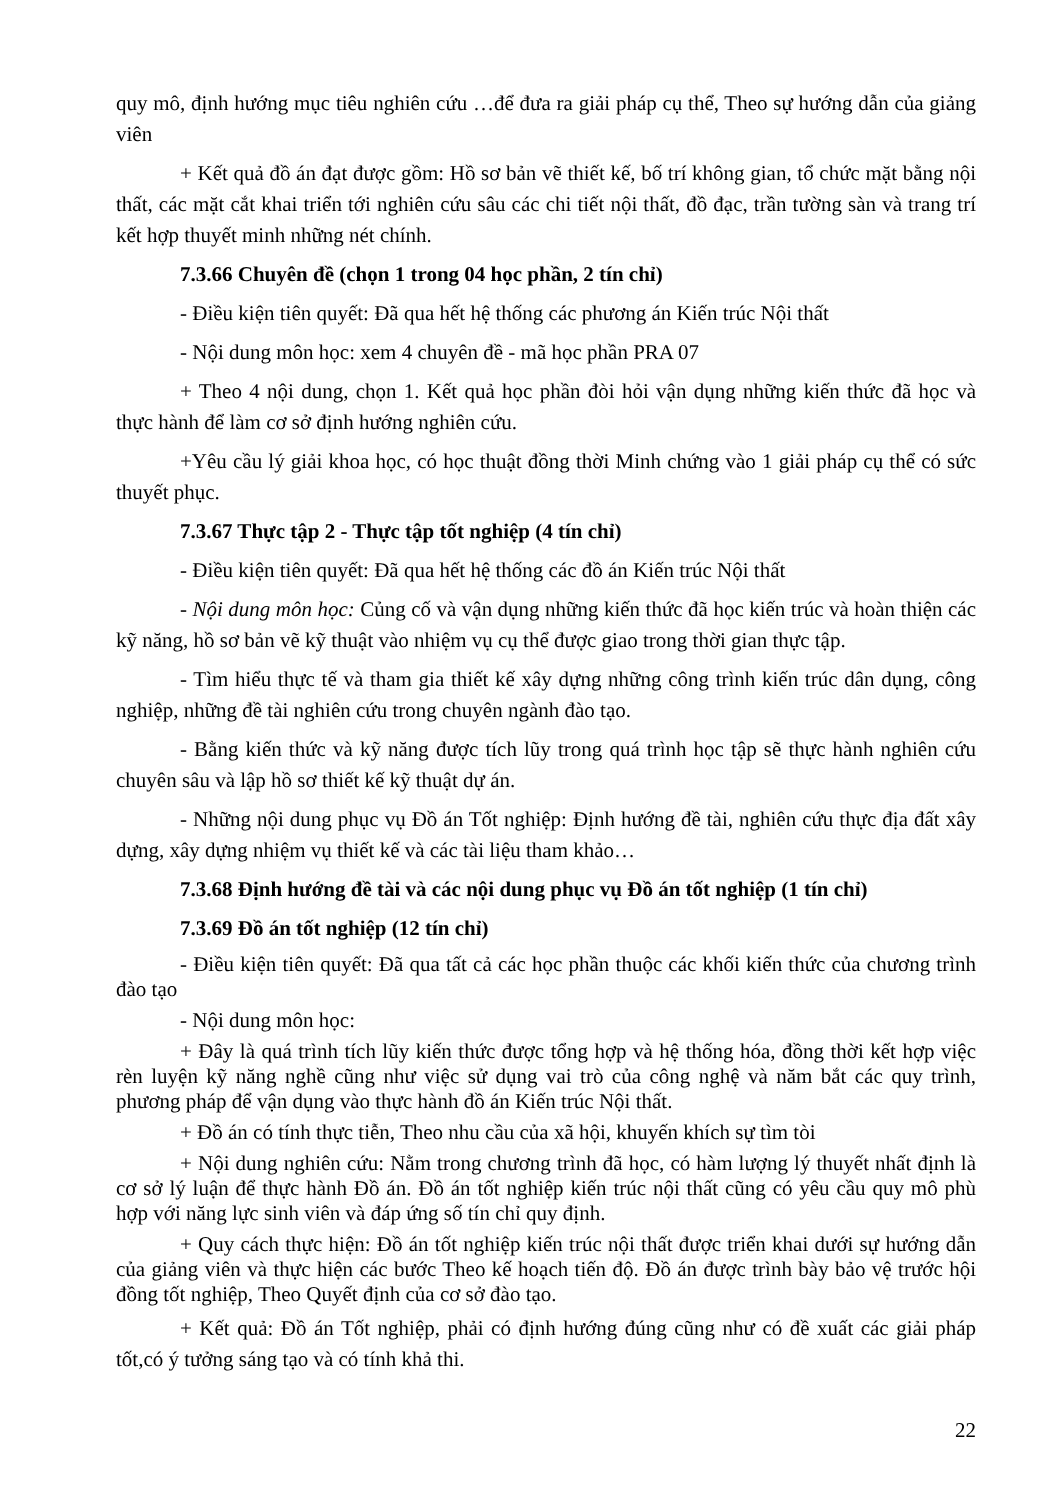quy mô, định hướng mục tiêu nghiên cứu …để đưa ra giải pháp cụ thể, Theo sự hướng dẫn của giảng viên
+ Kết quả đồ án đạt được gồm: Hồ sơ bản vẽ thiết kế, bố trí không gian, tổ chức mặt bằng nội thất, các mặt cắt khai triển tới nghiên cứu sâu các chi tiết nội thất, đồ đạc, trần tường sàn và trang trí kết hợp thuyết minh những nét chính.
7.3.66 Chuyên đề (chọn 1 trong 04 học phần, 2 tín chỉ)
- Điều kiện tiên quyết: Đã qua hết hệ thống các phương án Kiến trúc Nội thất
- Nội dung môn học: xem 4 chuyên đề - mã học phần PRA 07
+ Theo 4 nội dung, chọn 1. Kết quả học phần đòi hỏi vận dụng những kiến thức đã học và thực hành để làm cơ sở định hướng nghiên cứu.
+Yêu cầu lý giải khoa học, có học thuật đồng thời Minh chứng vào 1 giải pháp cụ thể có sức thuyết phục.
7.3.67 Thực tập 2 - Thực tập tốt nghiệp (4 tín chỉ)
- Điều kiện tiên quyết: Đã qua hết hệ thống các đồ án Kiến trúc Nội thất
- Nội dung môn học: Củng cố và vận dụng những kiến thức đã học kiến trúc và hoàn thiện các kỹ năng, hồ sơ bản vẽ kỹ thuật vào nhiệm vụ cụ thể được giao trong thời gian thực tập.
- Tìm hiểu thực tế và tham gia thiết kế xây dựng những công trình kiến trúc dân dụng, công nghiệp, những đề tài nghiên cứu trong chuyên ngành đào tạo.
- Bằng kiến thức và kỹ năng được tích lũy trong quá trình học tập sẽ thực hành nghiên cứu chuyên sâu và lập hồ sơ thiết kế kỹ thuật dự án.
- Những nội dung phục vụ Đồ án Tốt nghiệp: Định hướng đề tài, nghiên cứu thực địa đất xây dựng, xây dựng nhiệm vụ thiết kế và các tài liệu tham khảo…
7.3.68 Định hướng đề tài và các nội dung phục vụ Đồ án tốt nghiệp (1 tín chỉ)
7.3.69 Đồ án tốt nghiệp (12 tín chỉ)
- Điều kiện tiên quyết: Đã qua tất cả các học phần thuộc các khối kiến thức của chương trình đào tạo
- Nội dung môn học:
+ Đây là quá trình tích lũy kiến thức được tổng hợp và hệ thống hóa, đồng thời kết hợp việc rèn luyện kỹ năng nghề cũng như việc sử dụng vai trò của công nghệ và năm bắt các quy trình, phương pháp để vận dụng vào thực hành đồ án Kiến trúc Nội thất.
+ Đồ án có tính thực tiễn, Theo nhu cầu của xã hội, khuyến khích sự tìm tòi
+ Nội dung nghiên cứu: Nằm trong chương trình đã học, có hàm lượng lý thuyết nhất định là cơ sở lý luận để thực hành Đồ án. Đồ án tốt nghiệp kiến trúc nội thất cũng có yêu cầu quy mô phù hợp với năng lực sinh viên và đáp ứng số tín chỉ quy định.
+ Quy cách thực hiện: Đồ án tốt nghiệp kiến trúc nội thất được triển khai dưới sự hướng dẫn của giảng viên và thực hiện các bước Theo kế hoạch tiến độ. Đồ án được trình bày bảo vệ trước hội đồng tốt nghiệp, Theo Quyết định của cơ sở đào tạo.
+ Kết quả: Đồ án Tốt nghiệp, phải có định hướng đúng cũng như có đề xuất các giải pháp tốt,có ý tưởng sáng tạo và có tính khả thi.
22